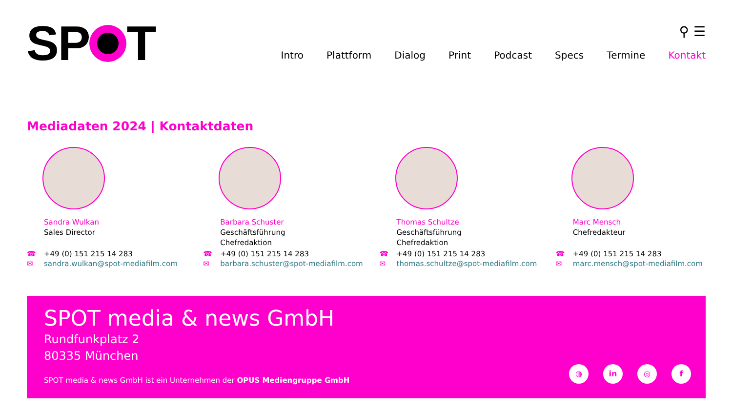SP T
⚲ ☰
Intro Plattform Dialog Print Podcast Specs Termine Kontakt
Mediadaten 2024 | Kontaktdaten
Sandra Wulkan
Sales Director
☎ +49 (0) 151 215 14 283
✉ sandra.wulkan@spot-mediafilm.com
Barbara Schuster
Geschäftsführung
Chefredaktion
☎ +49 (0) 151 215 14 283
✉ barbara.schuster@spot-mediafilm.com
Thomas Schultze
Geschäftsführung
Chefredaktion
☎ +49 (0) 151 215 14 283
✉ thomas.schultze@spot-mediafilm.com
Marc Mensch
Chefredakteur
☎ +49 (0) 151 215 14 283
✉ marc.mensch@spot-mediafilm.com
SPOT media & news GmbH
Rundfunkplatz 2
80335 München
SPOT media & news GmbH ist ein Unternehmen der OPUS Mediengruppe GmbH
◍ in ◎ f